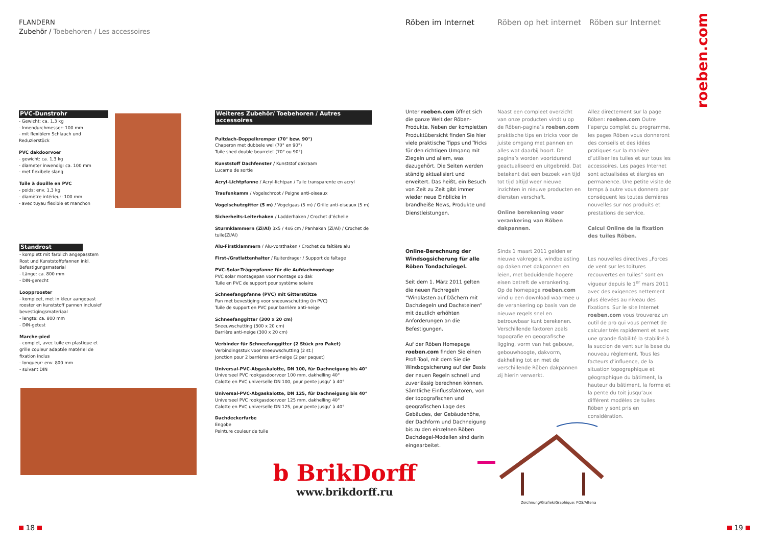FLANDERN
Zubehör / Toebehoren / Les accessoires
Röben im Internet Röben op het internet Röben sur Internet
roeben.com
PVC-Dunstrohr
- Gewicht: ca. 1,3 kg
- Innendurchmesser: 100 mm
- mit flexiblem Schlauch und Reduzierstück
PVC dakdoorvoer
- gewicht: ca. 1,3 kg
- diameter inwendig: ca. 100 mm
- met flexibele slang
Tuile à douille en PVC
- poids: env. 1,3 kg
- diamètre intérieur: 100 mm
- avec tuyau flexible et manchon
Standrost
- komplett mit farblich angepasstem Rost und Kunststoffpfannen inkl. Befestigungsmaterial
- Länge: ca. 800 mm
- DIN-gerecht
Loopprooster
- kompleet, met in kleur aangepast rooster en kunststoff pannen inclusief bevestigingsmateriaal
- lengte: ca. 800 mm
- DIN-getest
Marche-pied
- complet, avec tuile en plastique et grille couleur adaptée matériel de fixation inclus
- longueur: env. 800 mm
- suivant DIN
Weiteres Zubehör/ Toebehoren / Autres accessoires
Pultdach-Doppelkremper (70° bzw. 90°)
Chaperon met dubbele wel (70° en 90°)
Tuile shed double bourrelet (70° ou 90°)
Kunststoff Dachfenster / Kunststof dakraam
Lucarne de sortie
Acryl-Lichtpfanne / Acryl-lichtpan / Tuile transparente en acryl
Traufenkamm / Vogelschroot / Peigne anti-oiseaux
Vogelschutzgitter (5 m) / Vogelgaas (5 m) / Grille anti-oiseaux (5 m)
Sicherheits-Leiterhaken / Ladderhaken / Crochet d’échelle
Sturmklammern (Zi/Al) 3x5 / 4x6 cm / Panhaken (Zi/Al) / Crochet de tuile(Zi/Al)
Alu-Firstklammern / Alu-vorsthaken / Crochet de faîtière alu
First-/Gratlattenhalter / Ruiterdrager / Support de faîtage
PVC-Solar-Trägerpfanne für die Aufdachmontage
PVC solar montagepan voor montage op dak
Tuile en PVC de support pour système solaire
Schneefangpfanne (PVC) mit Gitterstütze
Pan met bevestiging voor sneeuwschutting (in PVC)
Tuile de support en PVC pour barrière anti-neige
Schneefanggitter (300 x 20 cm)
Sneeuwschutting (300 x 20 cm)
Barrière anti-neige (300 x 20 cm)
Verbinder für Schneefanggitter (2 Stück pro Paket)
Verbindingsstuk voor sneeuwschutting (2 st.)
Jonction pour 2 barrières anti-neige (2 par paquet)
Universal-PVC-Abgaskalotte, DN 100, für Dachneigung bis 40°
Universeel PVC rookgasdoorvoer 100 mm, dakhelling 40°
Calotte en PVC universelle DN 100, pour pente jusqu’ à 40°
Universal-PVC-Abgaskalotte, DN 125, für Dachneigung bis 40°
Universeel PVC rookgasdoorvoer 125 mm, dakhelling 40°
Calotte en PVC universelle DN 125, pour pente jusqu’ à 40°
Dachdeckerfarbe
Engobe
Peinture couleur de tuile
b BrikDorff
www.brikdorff.ru
Unter roeben.com öffnet sich die ganze Welt der Röben-Produkte. Neben der kompletten Produktübersicht finden Sie hier viele praktische Tipps und Tricks für den richtigen Umgang mit Ziegeln und allem, was dazugehört. Die Seiten werden ständig aktualisiert und erweitert. Das heißt, ein Besuch von Zeit zu Zeit gibt immer wieder neue Einblicke in brandheiße News, Produkte und Dienstleistungen.
Online-Berechnung der Windsogsicherung für alle Röben Tondachziegel.
Seit dem 1. März 2011 gelten die neuen Fachregeln “Windlasten auf Dächern mit Dachziegeln und Dachsteinen” mit deutlich erhöhten Anforderungen an die Befestigungen.
Auf der Röben Homepage roeben.com finden Sie einen Profi-Tool, mit dem Sie die Windsogsicherung auf der Basis der neuen Regeln schnell und zuverlässig berechnen können. Sämtliche Einflussfaktoren, von der topografischen und geografischen Lage des Gebäudes, der Gebäudehöhe, der Dachform und Dachneigung bis zu den einzelnen Röben Dachziegel-Modellen sind darin eingearbeitet.
Naast een compleet overzicht van onze producten vindt u op de Röben-pagina’s roeben.com praktische tips en tricks voor de juiste omgang met pannen en alles wat daarbij hoort. De pagina’s worden voortdurend geactualiseerd en uitgebreid. Dat betekent dat een bezoek van tijd tot tijd altijd weer nieuwe inzichten in nieuwe producten en diensten verschaft.
Online berekening voor verankering van Röben dakpannen.
Sinds 1 maart 2011 gelden er nieuwe vakregels, windbelasting op daken met dakpannen en leien, met beduidende hogere eisen betreft de verankering.
Op de homepage roeben.com vind u een download waarmee u de verankering op basis van de nieuwe regels snel en betrouwbaar kunt berekenen. Verschillende faktoren zoals topografie en geografische ligging, vorm van het gebouw, gebouwhoogte, dakvorm, dakhelling tot en met de verschillende Röben dakpannen zij hierin verwerkt.
Allez directement sur la page Röben: roeben.com Outre l’aperçu complet du programme, les pages Röben vous donneront des conseils et des idées pratiques sur la manière d’utiliser les tuiles et sur tous les accessoires. Les pages Internet sont actualisées et élargies en permanence. Une petite visite de temps à autre vous donnera par conséquent les toutes dernières nouvelles sur nos produits et prestations de service.
Calcul Online de la fixation des tuiles Röben.
Les nouvelles directives „Forces de vent sur les toitures recouvertes en tuiles“ sont en vigueur depuis le 1<sup>er</sup> mars 2011 avec des exigences nettement plus élevées au niveau des fixations. Sur le site Internet roeben.com vous trouverez un outil de pro qui vous permet de calculer très rapidement et avec une grande fiabilité la stabilité à la succion de vent sur la base du nouveau règlement. Tous les facteurs d’influence, de la situation topographique et géographique du bâtiment, la hauteur du bâtiment, la forme et la pente du toit jusqu’aux différent modèles de tuiles Röben y sont pris en considération.
Zeichnung/Grafiek/Graphique: FOS/Altena
18 19